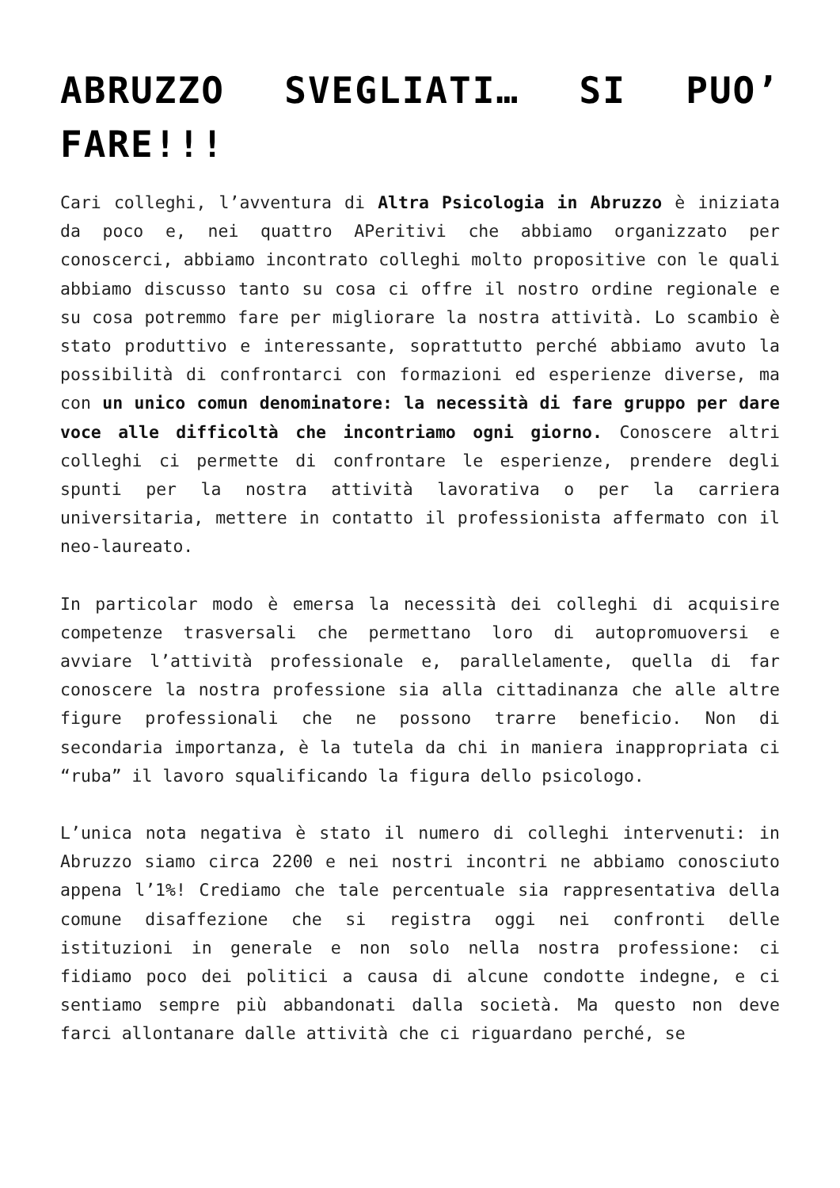ABRUZZO SVEGLIATI… SI PUO’ FARE!!!
Cari colleghi, l’avventura di Altra Psicologia in Abruzzo è iniziata da poco e, nei quattro APeritivi che abbiamo organizzato per conoscerci, abbiamo incontrato colleghi molto propositive con le quali abbiamo discusso tanto su cosa ci offre il nostro ordine regionale e su cosa potremmo fare per migliorare la nostra attività. Lo scambio è stato produttivo e interessante, soprattutto perché abbiamo avuto la possibilità di confrontarci con formazioni ed esperienze diverse, ma con un unico comun denominatore: la necessità di fare gruppo per dare voce alle difficoltà che incontriamo ogni giorno. Conoscere altri colleghi ci permette di confrontare le esperienze, prendere degli spunti per la nostra attività lavorativa o per la carriera universitaria, mettere in contatto il professionista affermato con il neo-laureato.
In particolar modo è emersa la necessità dei colleghi di acquisire competenze trasversali che permettano loro di autopromuoversi e avviare l’attività professionale e, parallelamente, quella di far conoscere la nostra professione sia alla cittadinanza che alle altre figure professionali che ne possono trarre beneficio. Non di secondaria importanza, è la tutela da chi in maniera inappropriata ci “ruba” il lavoro squalificando la figura dello psicologo.
L’unica nota negativa è stato il numero di colleghi intervenuti: in Abruzzo siamo circa 2200 e nei nostri incontri ne abbiamo conosciuto appena l’1%! Crediamo che tale percentuale sia rappresentativa della comune disaffezione che si registra oggi nei confronti delle istituzioni in generale e non solo nella nostra professione: ci fidiamo poco dei politici a causa di alcune condotte indegne, e ci sentiamo sempre più abbandonati dalla società. Ma questo non deve farci allontanare dalle attività che ci riguardano perché, se